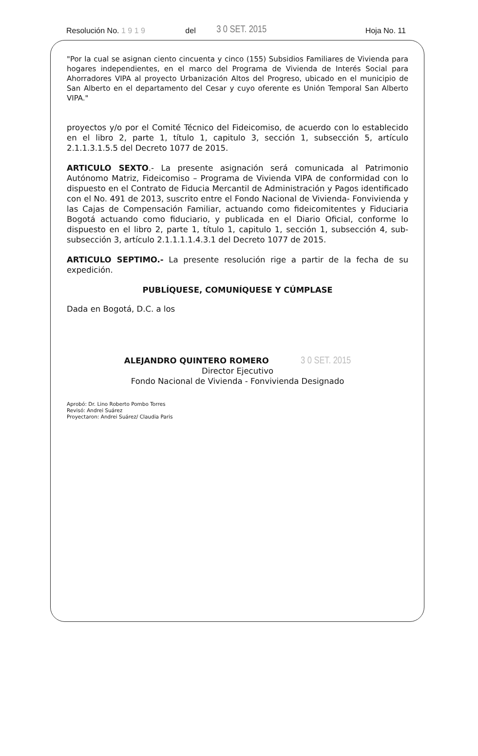Resolución No. 1 9 1 9 del 3 0 SET. 2015 Hoja No. 11
"Por la cual se asignan ciento cincuenta y cinco (155) Subsidios Familiares de Vivienda para hogares independientes, en el marco del Programa de Vivienda de Interés Social para Ahorradores VIPA al proyecto Urbanización Altos del Progreso, ubicado en el municipio de San Alberto en el departamento del Cesar y cuyo oferente es Unión Temporal San Alberto VIPA."
proyectos y/o por el Comité Técnico del Fideicomiso, de acuerdo con lo establecido en el libro 2, parte 1, título 1, capitulo 3, sección 1, subsección 5, artículo 2.1.1.3.1.5.5 del Decreto 1077 de 2015.
ARTICULO SEXTO.- La presente asignación será comunicada al Patrimonio Autónomo Matriz, Fideicomiso – Programa de Vivienda VIPA de conformidad con lo dispuesto en el Contrato de Fiducia Mercantil de Administración y Pagos identificado con el No. 491 de 2013, suscrito entre el Fondo Nacional de Vivienda- Fonvivienda y las Cajas de Compensación Familiar, actuando como fideicomitentes y Fiduciaria Bogotá actuando como fiduciario, y publicada en el Diario Oficial, conforme lo dispuesto en el libro 2, parte 1, título 1, capitulo 1, sección 1, subsección 4, sub- subsección 3, artículo 2.1.1.1.1.4.3.1 del Decreto 1077 de 2015.
ARTICULO SEPTIMO.- La presente resolución rige a partir de la fecha de su expedición.
PUBLÍQUESE, COMUNÍQUESE Y CÚMPLASE
Dada en Bogotá, D.C. a los
ALEJANDRO QUINTERO ROMERO 3 0 SET. 2015
Director Ejecutivo
Fondo Nacional de Vivienda - Fonvivienda Designado
Aprobó: Dr. Lino Roberto Pombo Torres
Revisó: Andrei Suárez
Proyectaron: Andrei Suárez/ Claudia Paris